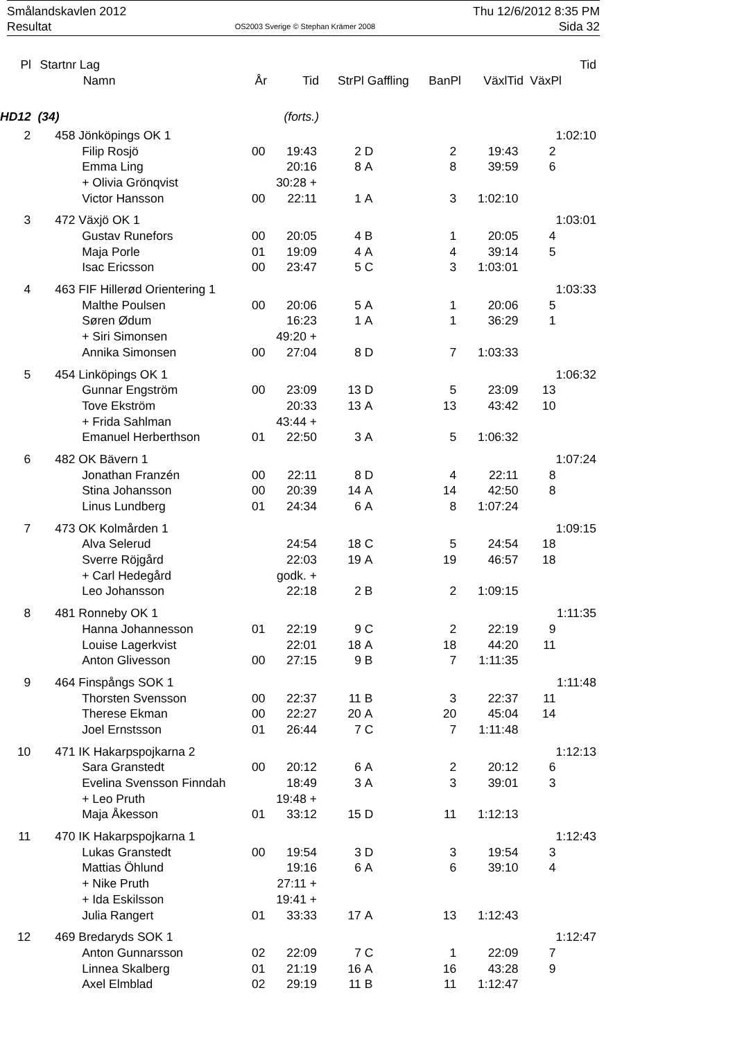Smålandskavlen 2012 Thu 12/6/2012 8:35 PM
Resultat OS2003 Sverige © Stephan Krämer 2008 Sida 32
| Pl | Startnr | Lag | | | | | | | | Tid |
| --- | --- | --- | --- | --- | --- | --- | --- | --- | --- | --- |
| | | Namn | År | Tid | StrPl | Gaffling | BanPl | VäxlTid | VäxPl | |
| HD12 (34) | | | | (forts.) | | | | | | |
| 2 | 458 | Jönköpings OK 1 | | | | | | | | 1:02:10 |
| | | Filip Rosjö | 00 | 19:43 | 2 | D | 2 | 19:43 | 2 | |
| | | Emma Ling | | 20:16 | 8 | A | 8 | 39:59 | 6 | |
| | | + Olivia Grönqvist | | 30:28 + | | | | | | |
| | | Victor Hansson | 00 | 22:11 | 1 | A | 3 | 1:02:10 | | |
| 3 | 472 | Växjö OK 1 | | | | | | | | 1:03:01 |
| | | Gustav Runefors | 00 | 20:05 | 4 | B | 1 | 20:05 | 4 | |
| | | Maja Porle | 01 | 19:09 | 4 | A | 4 | 39:14 | 5 | |
| | | Isac Ericsson | 00 | 23:47 | 5 | C | 3 | 1:03:01 | | |
| 4 | 463 | FIF Hillerød Orientering 1 | | | | | | | | 1:03:33 |
| | | Malthe Poulsen | 00 | 20:06 | 5 | A | 1 | 20:06 | 5 | |
| | | Søren Ødum | | 16:23 | 1 | A | 1 | 36:29 | 1 | |
| | | + Siri Simonsen | | 49:20 + | | | | | | |
| | | Annika Simonsen | 00 | 27:04 | 8 | D | 7 | 1:03:33 | | |
| 5 | 454 | Linköpings OK 1 | | | | | | | | 1:06:32 |
| | | Gunnar Engström | 00 | 23:09 | 13 | D | 5 | 23:09 | 13 | |
| | | Tove Ekström | | 20:33 | 13 | A | 13 | 43:42 | 10 | |
| | | + Frida Sahlman | | 43:44 + | | | | | | |
| | | Emanuel Herberthson | 01 | 22:50 | 3 | A | 5 | 1:06:32 | | |
| 6 | 482 | OK Bävern 1 | | | | | | | | 1:07:24 |
| | | Jonathan Franzén | 00 | 22:11 | 8 | D | 4 | 22:11 | 8 | |
| | | Stina Johansson | 00 | 20:39 | 14 | A | 14 | 42:50 | 8 | |
| | | Linus Lundberg | 01 | 24:34 | 6 | A | 8 | 1:07:24 | | |
| 7 | 473 | OK Kolmården 1 | | | | | | | | 1:09:15 |
| | | Alva Selerud | | 24:54 | 18 | C | 5 | 24:54 | 18 | |
| | | Sverre Röjgård | | 22:03 | 19 | A | 19 | 46:57 | 18 | |
| | | + Carl Hedegård | | godk. + | | | | | | |
| | | Leo Johansson | | 22:18 | 2 | B | 2 | 1:09:15 | | |
| 8 | 481 | Ronneby OK 1 | | | | | | | | 1:11:35 |
| | | Hanna Johannesson | 01 | 22:19 | 9 | C | 2 | 22:19 | 9 | |
| | | Louise Lagerkvist | | 22:01 | 18 | A | 18 | 44:20 | 11 | |
| | | Anton Glivesson | 00 | 27:15 | 9 | B | 7 | 1:11:35 | | |
| 9 | 464 | Finspångs SOK 1 | | | | | | | | 1:11:48 |
| | | Thorsten Svensson | 00 | 22:37 | 11 | B | 3 | 22:37 | 11 | |
| | | Therese Ekman | 00 | 22:27 | 20 | A | 20 | 45:04 | 14 | |
| | | Joel Ernstsson | 01 | 26:44 | 7 | C | 7 | 1:11:48 | | |
| 10 | 471 | IK Hakarpspojkarna 2 | | | | | | | | 1:12:13 |
| | | Sara Granstedt | 00 | 20:12 | 6 | A | 2 | 20:12 | 6 | |
| | | Evelina Svensson Finndah | | 18:49 | 3 | A | 3 | 39:01 | 3 | |
| | | + Leo Pruth | | 19:48 + | | | | | | |
| | | Maja Åkesson | 01 | 33:12 | 15 | D | 11 | 1:12:13 | | |
| 11 | 470 | IK Hakarpspojkarna 1 | | | | | | | | 1:12:43 |
| | | Lukas Granstedt | 00 | 19:54 | 3 | D | 3 | 19:54 | 3 | |
| | | Mattias Öhlund | | 19:16 | 6 | A | 6 | 39:10 | 4 | |
| | | + Nike Pruth | | 27:11 + | | | | | | |
| | | + Ida Eskilsson | | 19:41 + | | | | | | |
| | | Julia Rangert | 01 | 33:33 | 17 | A | 13 | 1:12:43 | | |
| 12 | 469 | Bredaryds SOK 1 | | | | | | | | 1:12:47 |
| | | Anton Gunnarsson | 02 | 22:09 | 7 | C | 1 | 22:09 | 7 | |
| | | Linnea Skalberg | 01 | 21:19 | 16 | A | 16 | 43:28 | 9 | |
| | | Axel Elmblad | 02 | 29:19 | 11 | B | 11 | 1:12:47 | | |